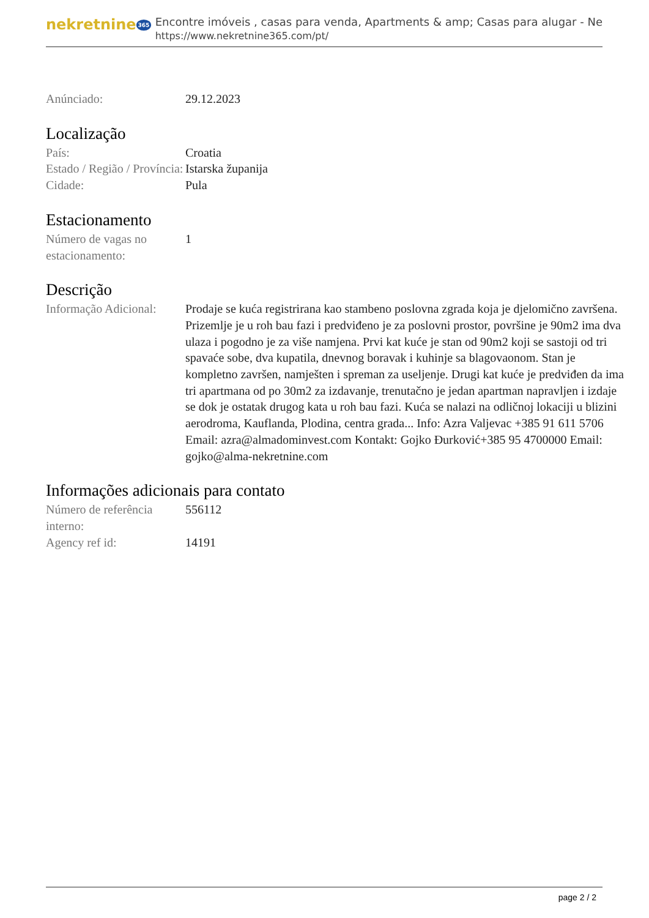nekretnine 365
Encontre imóveis , casas para venda, Apartments & amp; Casas para alugar - Ne
https://www.nekretnine365.com/pt/
Anúnciado: 29.12.2023
Localização
País: Croatia
Estado / Região / Província:
Istarska županija
Cidade: Pula
Estacionamento
Número de vagas no estacionamento:
1
Descrição
Informação Adicional:
Prodaje se kuća registrirana kao stambeno poslovna zgrada koja je djelomično završena. Prizemlje je u roh bau fazi i predviđeno je za poslovni prostor, površine je 90m2 ima dva ulaza i pogodno je za više namjena. Prvi kat kuće je stan od 90m2 koji se sastoji od tri spavaće sobe, dva kupatila, dnevnog boravak i kuhinje sa blagovaonom. Stan je kompletno završen, namješten i spreman za useljenje. Drugi kat kuće je predviđen da ima tri apartmana od po 30m2 za izdavanje, trenutačno je jedan apartman napravljen i izdaje se dok je ostatak drugog kata u roh bau fazi. Kuća se nalazi na odličnoj lokaciji u blizini aerodroma, Kauflanda, Plodina, centra grada... Info: Azra Valjevac +385 91 611 5706 Email: azra@almadominvest.com Kontakt: Gojko Đurković+385 95 4700000 Email: gojko@alma-nekretnine.com
Informações adicionais para contato
Número de referência interno:
556112
Agency ref id: 14191
page 2 / 2